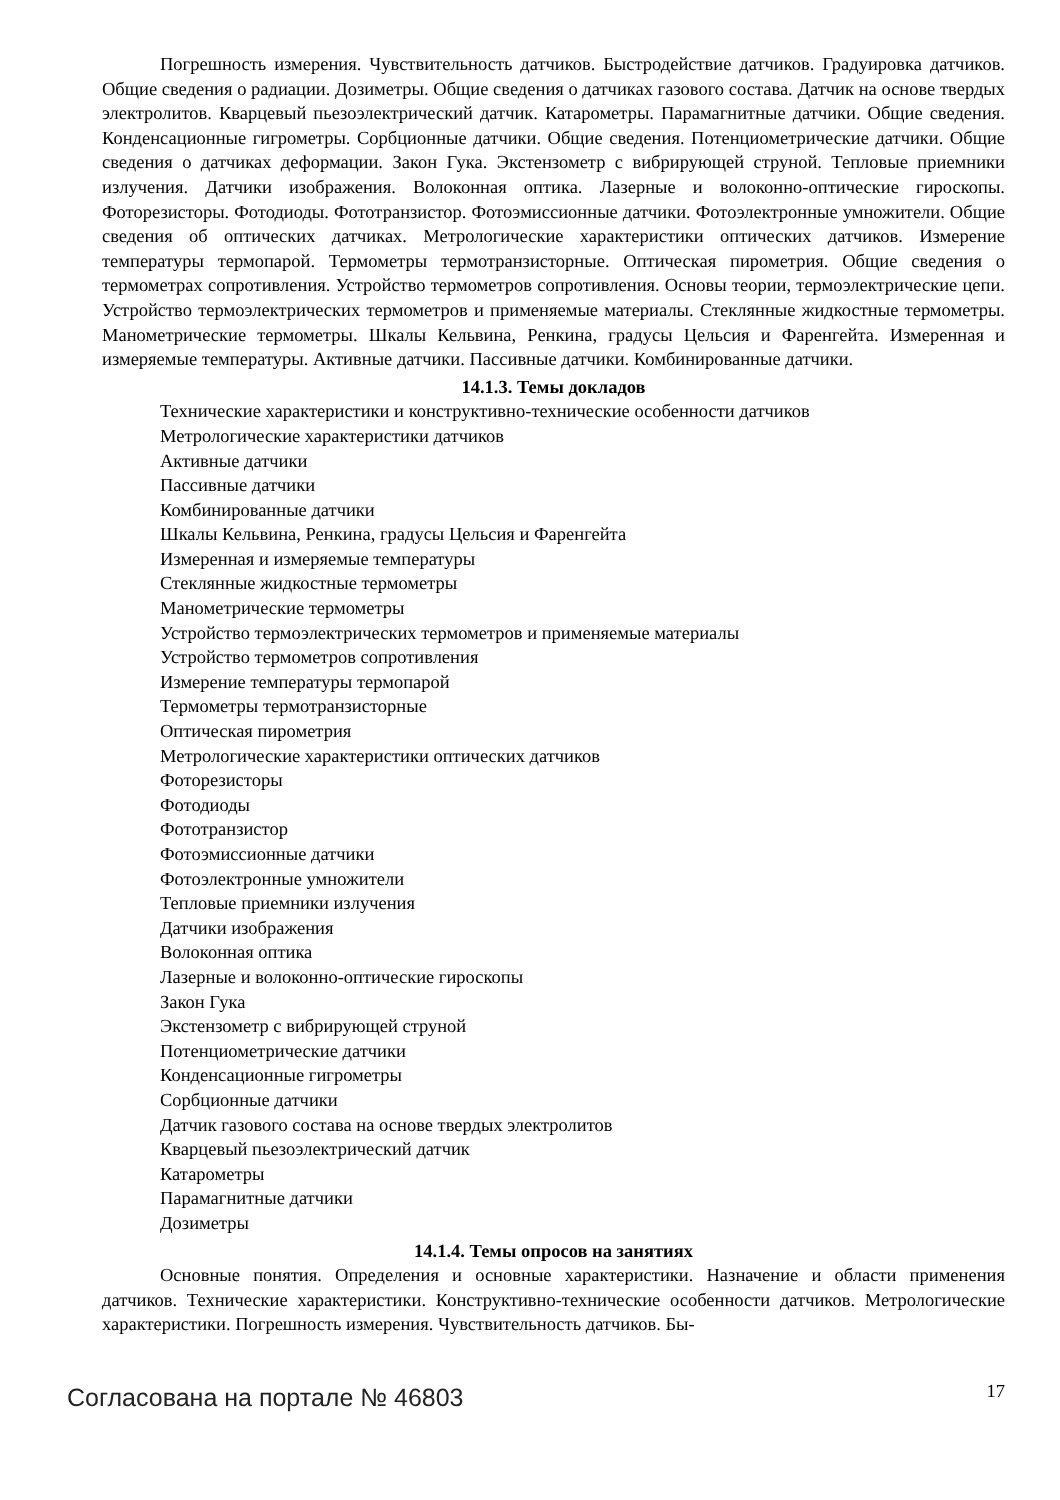Погрешность измерения. Чувствительность датчиков. Быстродействие датчиков. Градуировка датчиков. Общие сведения о радиации. Дозиметры. Общие сведения о датчиках газового состава. Датчик на основе твердых электролитов. Кварцевый пьезоэлектрический датчик. Катарометры. Парамагнитные датчики. Общие сведения. Конденсационные гигрометры. Сорбционные датчики. Общие сведения. Потенциометрические датчики. Общие сведения о датчиках деформации. Закон Гука. Экстензометр с вибрирующей струной. Тепловые приемники излучения. Датчики изображения. Волоконная оптика. Лазерные и волоконно-оптические гироскопы. Фоторезисторы. Фотодиоды. Фототранзистор. Фотоэмиссионные датчики. Фотоэлектронные умножители. Общие сведения об оптических датчиках. Метрологические характеристики оптических датчиков. Измерение температуры термопарой. Термометры термотранзисторные. Оптическая пирометрия. Общие сведения о термометрах сопротивления. Устройство термометров сопротивления. Основы теории, термоэлектрические цепи. Устройство термоэлектрических термометров и применяемые материалы. Стеклянные жидкостные термометры. Манометрические термометры. Шкалы Кельвина, Ренкина, градусы Цельсия и Фаренгейта. Измеренная и измеряемые температуры. Активные датчики. Пассивные датчики. Комбинированные датчики.
14.1.3. Темы докладов
Технические характеристики и конструктивно-технические особенности датчиков
Метрологические характеристики датчиков
Активные датчики
Пассивные датчики
Комбинированные датчики
Шкалы Кельвина, Ренкина, градусы Цельсия и Фаренгейта
Измеренная и измеряемые температуры
Стеклянные жидкостные термометры
Манометрические термометры
Устройство термоэлектрических термометров и применяемые материалы
Устройство термометров сопротивления
Измерение температуры термопарой
Термометры термотранзисторные
Оптическая пирометрия
Метрологические характеристики оптических датчиков
Фоторезисторы
Фотодиоды
Фототранзистор
Фотоэмиссионные датчики
Фотоэлектронные умножители
Тепловые приемники излучения
Датчики изображения
Волоконная оптика
Лазерные и волоконно-оптические гироскопы
Закон Гука
Экстензометр с вибрирующей струной
Потенциометрические датчики
Конденсационные гигрометры
Сорбционные датчики
Датчик газового состава на основе твердых электролитов
Кварцевый пьезоэлектрический датчик
Катарометры
Парамагнитные датчики
Дозиметры
14.1.4. Темы опросов на занятиях
Основные понятия. Определения и основные характеристики. Назначение и области применения датчиков. Технические характеристики. Конструктивно-технические особенности датчиков. Метрологические характеристики. Погрешность измерения. Чувствительность датчиков. Бы-
Согласована на портале № 46803 17